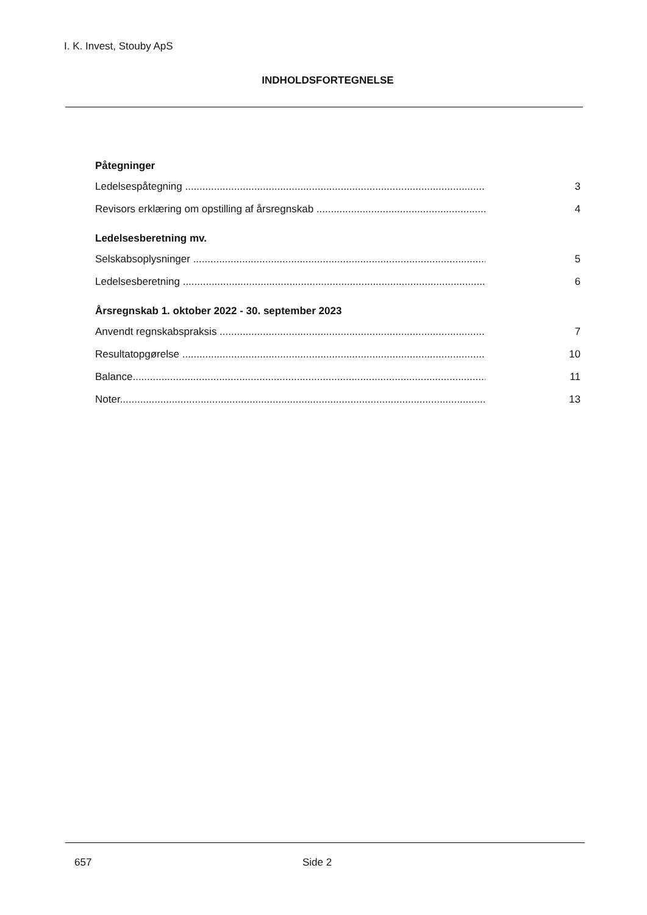I. K. Invest, Stouby ApS
INDHOLDSFORTEGNELSE
Påtegninger
Ledelsespåtegning ....................................................................................................................... 3
Revisors erklæring om opstilling af årsregnskab .......................................................................... 4
Ledelsesberetning mv.
Selskabsoplysninger ..................................................................................................................... 5
Ledelsesberetning ......................................................................................................................... 6
Årsregnskab 1. oktober 2022 - 30. september 2023
Anvendt regnskabspraksis ............................................................................................................ 7
Resultatopgørelse ........................................................................................................................ 10
Balance.......................................................................................................................................... 11
Noter............................................................................................................................................. 13
657 Side 2